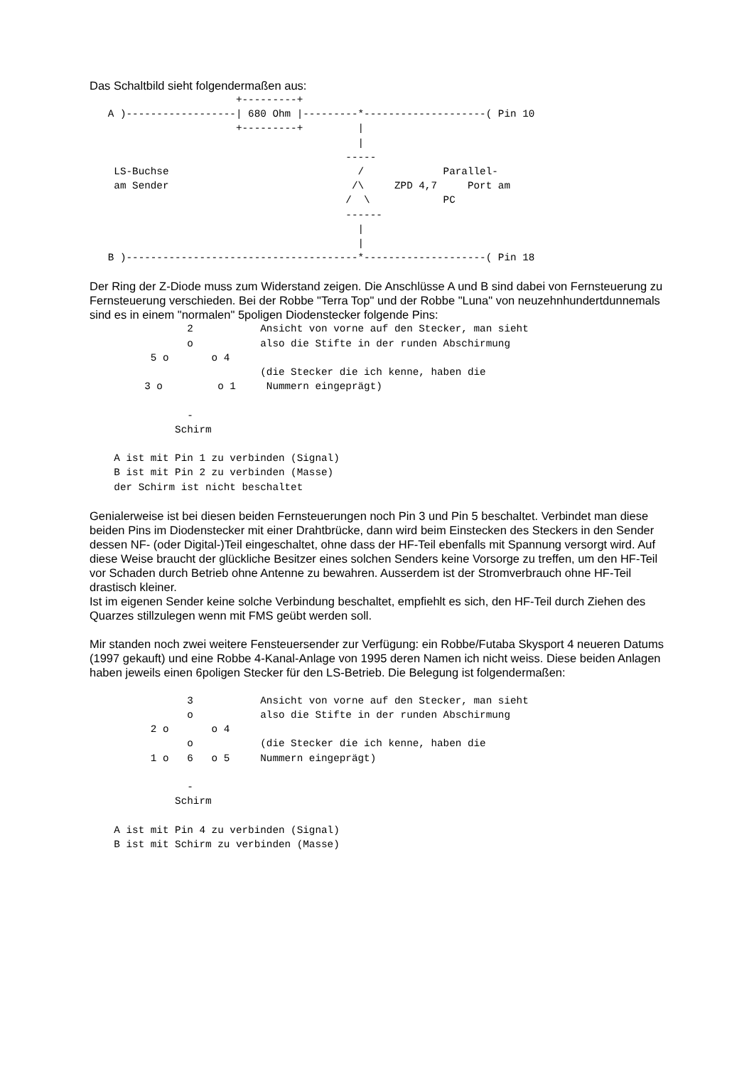Das Schaltbild sieht folgendermaßen aus:
                        +---------+
   A )------------------| 680 Ohm |---------*--------------------( Pin 10
                        +---------+         |
                                            |
                                          -----
    LS-Buchse                               /             Parallel-
    am Sender                              /\     ZPD 4,7     Port am
                                          /  \            PC
                                          ------
                                            |
                                            |
   B )--------------------------------------*--------------------( Pin 18
Der Ring der Z-Diode muss zum Widerstand zeigen. Die Anschlüsse A und B sind dabei von Fernsteuerung zu Fernsteuerung verschieden. Bei der Robbe "Terra Top" und der Robbe "Luna" von neuzehnhundertdunnemals sind es in einem "normalen" 5poligen Diodenstecker folgende Pins:
                2           Ansicht von vorne auf den Stecker, man sieht
                o           also die Stifte in der runden Abschirmung
          5 o       o 4
                            (die Stecker die ich kenne, haben die
         3 o         o 1     Nummern eingeprägt)

                -
              Schirm

    A ist mit Pin 1 zu verbinden (Signal)
    B ist mit Pin 2 zu verbinden (Masse)
    der Schirm ist nicht beschaltet
Genialerweise ist bei diesen beiden Fernsteuerungen noch Pin 3 und Pin 5 beschaltet. Verbindet man diese beiden Pins im Diodenstecker mit einer Drahtbrücke, dann wird beim Einstecken des Steckers in den Sender dessen NF- (oder Digital-)Teil eingeschaltet, ohne dass der HF-Teil ebenfalls mit Spannung versorgt wird. Auf diese Weise braucht der glückliche Besitzer eines solchen Senders keine Vorsorge zu treffen, um den HF-Teil vor Schaden durch Betrieb ohne Antenne zu bewahren. Ausserdem ist der Stromverbrauch ohne HF-Teil drastisch kleiner.
Ist im eigenen Sender keine solche Verbindung beschaltet, empfiehlt es sich, den HF-Teil durch Ziehen des Quarzes stillzulegen wenn mit FMS geübt werden soll.
Mir standen noch zwei weitere Fensteuersender zur Verfügung: ein Robbe/Futaba Skysport 4 neueren Datums (1997 gekauft) und eine Robbe 4-Kanal-Anlage von 1995 deren Namen ich nicht weiss. Diese beiden Anlagen haben jeweils einen 6poligen Stecker für den LS-Betrieb. Die Belegung ist folgendermaßen:
                3           Ansicht von vorne auf den Stecker, man sieht
                o           also die Stifte in der runden Abschirmung
          2 o       o 4
                o           (die Stecker die ich kenne, haben die
          1 o   6   o 5     Nummern eingeprägt)

                -
              Schirm

    A ist mit Pin 4 zu verbinden (Signal)
    B ist mit Schirm zu verbinden (Masse)